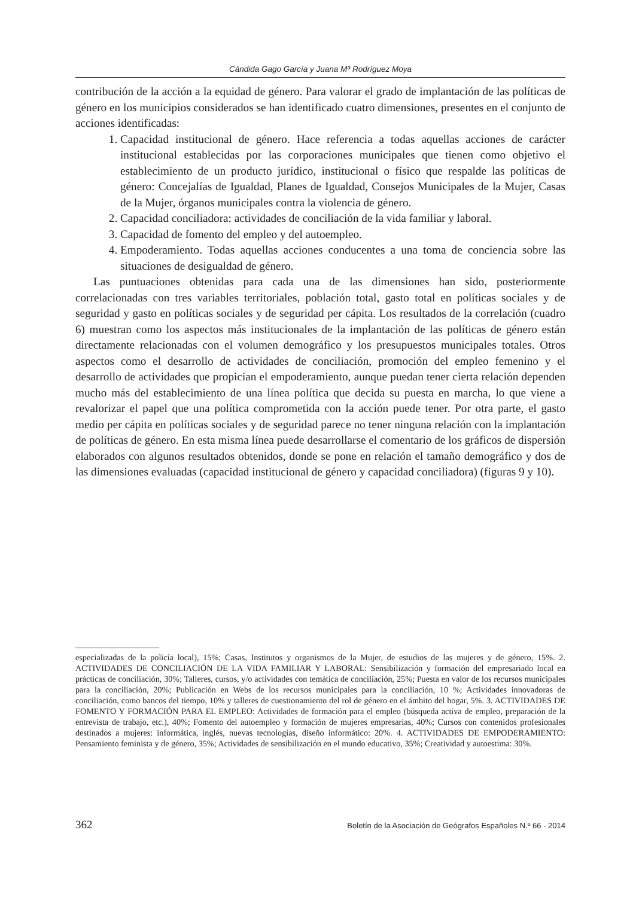Cándida Gago García y Juana Mª Rodríguez Moya
contribución de la acción a la equidad de género. Para valorar el grado de implantación de las políticas de género en los municipios considerados se han identificado cuatro dimensiones, presentes en el conjunto de acciones identificadas:
1. Capacidad institucional de género. Hace referencia a todas aquellas acciones de carácter institucional establecidas por las corporaciones municipales que tienen como objetivo el establecimiento de un producto jurídico, institucional o físico que respalde las políticas de género: Concejalías de Igualdad, Planes de Igualdad, Consejos Municipales de la Mujer, Casas de la Mujer, órganos municipales contra la violencia de género.
2. Capacidad conciliadora: actividades de conciliación de la vida familiar y laboral.
3. Capacidad de fomento del empleo y del autoempleo.
4. Empoderamiento. Todas aquellas acciones conducentes a una toma de conciencia sobre las situaciones de desigualdad de género.
Las puntuaciones obtenidas para cada una de las dimensiones han sido, posteriormente correlacionadas con tres variables territoriales, población total, gasto total en políticas sociales y de seguridad y gasto en políticas sociales y de seguridad per cápita. Los resultados de la correlación (cuadro 6) muestran como los aspectos más institucionales de la implantación de las políticas de género están directamente relacionadas con el volumen demográfico y los presupuestos municipales totales. Otros aspectos como el desarrollo de actividades de conciliación, promoción del empleo femenino y el desarrollo de actividades que propician el empoderamiento, aunque puedan tener cierta relación dependen mucho más del establecimiento de una línea política que decida su puesta en marcha, lo que viene a revalorizar el papel que una política comprometida con la acción puede tener. Por otra parte, el gasto medio per cápita en políticas sociales y de seguridad parece no tener ninguna relación con la implantación de políticas de género. En esta misma línea puede desarrollarse el comentario de los gráficos de dispersión elaborados con algunos resultados obtenidos, donde se pone en relación el tamaño demográfico y dos de las dimensiones evaluadas (capacidad institucional de género y capacidad conciliadora) (figuras 9 y 10).
especializadas de la policía local), 15%; Casas, Institutos y organismos de la Mujer, de estudios de las mujeres y de género, 15%. 2. ACTIVIDADES DE CONCILIACIÓN DE LA VIDA FAMILIAR Y LABORAL: Sensibilización y formación del empresariado local en prácticas de conciliación, 30%; Talleres, cursos, y/o actividades con temática de conciliación, 25%; Puesta en valor de los recursos municipales para la conciliación, 20%; Publicación en Webs de los recursos municipales para la conciliación, 10 %; Actividades innovadoras de conciliación, como bancos del tiempo, 10% y talleres de cuestionamiento del rol de género en el ámbito del hogar, 5%. 3. ACTIVIDADES DE FOMENTO Y FORMACIÓN PARA EL EMPLEO: Actividades de formación para el empleo (búsqueda activa de empleo, preparación de la entrevista de trabajo, etc.), 40%; Fomento del autoempleo y formación de mujeres empresarias, 40%; Cursos con contenidos profesionales destinados a mujeres: informática, inglés, nuevas tecnologías, diseño informático: 20%. 4. ACTIVIDADES DE EMPODERAMIENTO: Pensamiento feminista y de género, 35%; Actividades de sensibilización en el mundo educativo, 35%; Creatividad y autoestima: 30%.
362 Boletín de la Asociación de Geógrafos Españoles N.º 66 - 2014